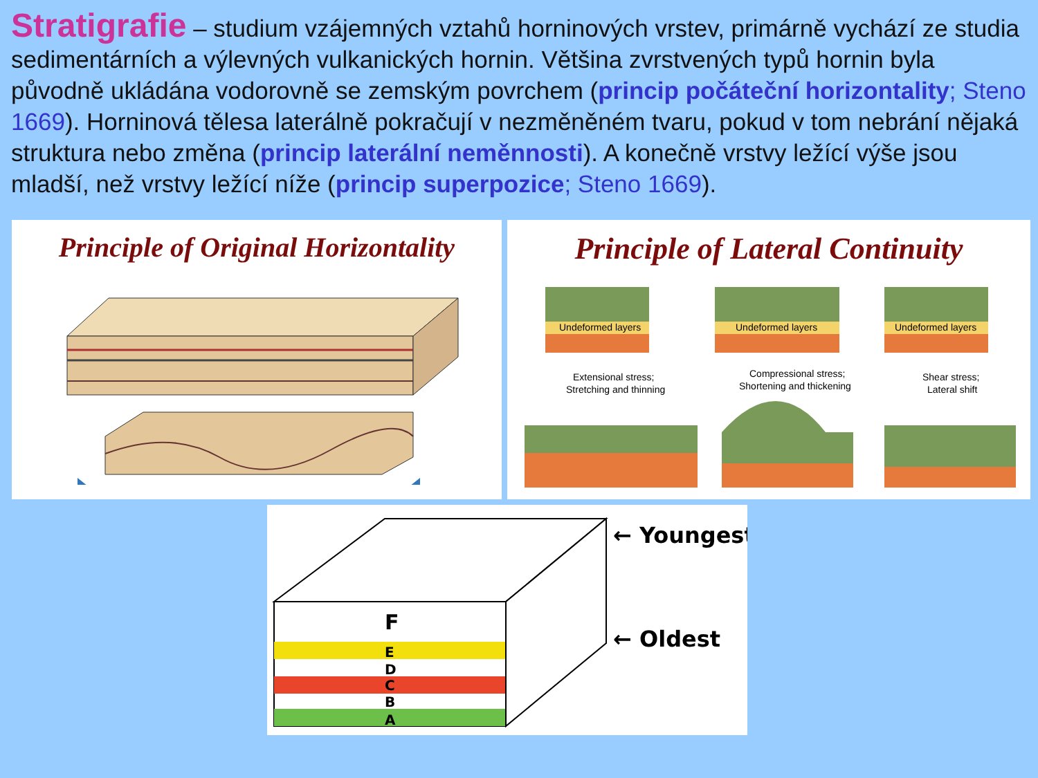Stratigrafie – studium vzájemných vztahů horninových vrstev, primárně vychází ze studia sedimentárních a výlevných vulkanických hornin. Většina zvrstvených typů hornin byla původně ukládána vodorovně se zemským povrchem (princip počáteční horizontality; Steno 1669). Horninová tělesa laterálně pokračují v nezměněném tvaru, pokud v tom nebrání nějaká struktura nebo změna (princip laterální neměnnosti). A konečně vrstvy ležící výše jsou mladší, než vrstvy ležící níže (princip superpozice; Steno 1669).
Principle of Original Horizontality Principle of Lateral Continuity
Undeformed layers
Undeformed layers
Undeformed layers
Extensional stress;
Stretching and thinning
Compressional stress;
Shortening and thickening
Shear stress;
Lateral shift
F
E
D
C
B
A
← Youngest
← Oldest